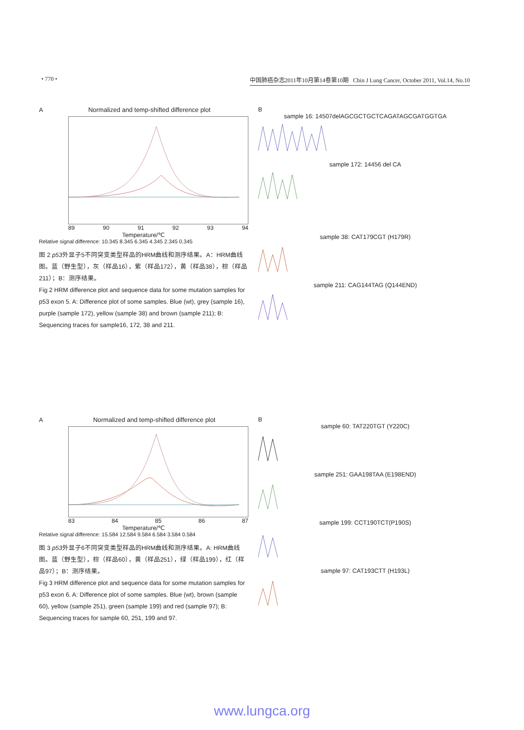• 770 • 中国肺癌杂志2011年10月第14卷第10期 Chin J Lung Cancer, October 2011, Vol.14, No.10
A Normalized and temp-shifted difference plot
89 90 91 92 93 94
Temperature/℃
Relative signal difference: 10.345 8.345 6.345 4.345 2.345 0.345
图 2 p53外显子5不同突变类型样品的HRM曲线和测序结果。A：HRM曲线图。蓝（野生型），灰（样品16），紫（样品172），黄（样品38），棕（样品211）；B：测序结果。
Fig 2 HRM difference plot and sequence data for some mutation samples for p53 exon 5. A: Difference plot of some samples. Blue (wt), grey (sample 16), purple (sample 172), yellow (sample 38) and brown (sample 211); B: Sequencing traces for sample16, 172, 38 and 211.
B
sample 16: 14507delAGCGCTGCTCAGATAGCGATGGTGA
sample 172: 14456 del CA
sample 38: CAT179CGT (H179R)
sample 211: CAG144TAG (Q144END)
A Normalized and temp-shifted difference plot
83 84 85 86 87
Temperature/℃
Relative signal difference: 15.584 12.584 9.584 6.584 3.584 0.584
图 3 p53外显子6不同突变类型样品的HRM曲线和测序结果。A: HRM曲线图。蓝（野生型），棕（样品60），黄（样品251），绿（样品199），红（样品97）；B：测序结果。
Fig 3 HRM difference plot and sequence data for some mutation samples for p53 exon 6. A: Difference plot of some samples. Blue (wt), brown (sample 60), yellow (sample 251), green (sample 199) and red (sample 97); B: Sequencing traces for sample 60, 251, 199 and 97.
B
sample 60: TAT220TGT (Y220C)
sample 251: GAA198TAA (E198END)
sample 199: CCT190TCT(P190S)
sample 97: CAT193CTT (H193L)
www.lungca.org